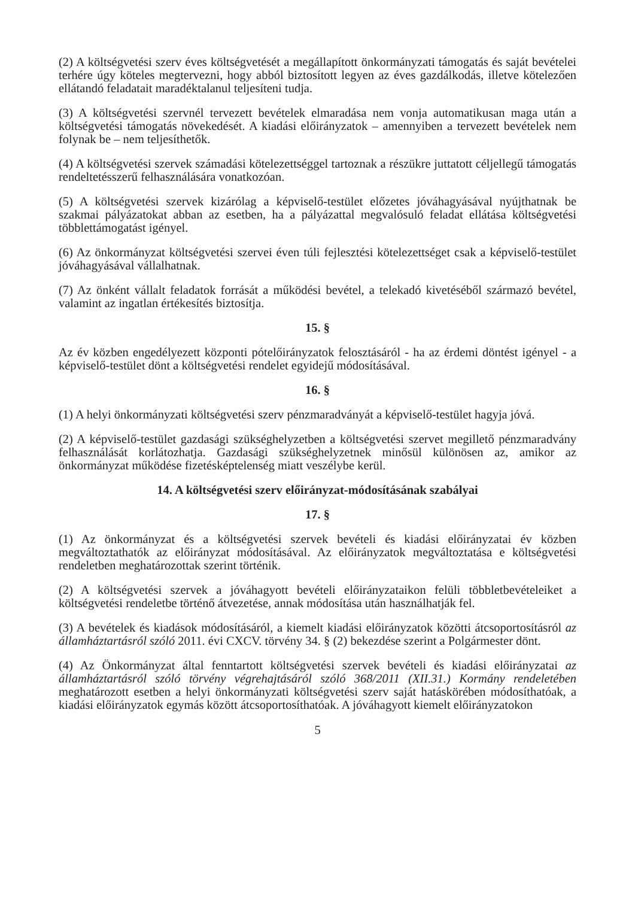(2) A költségvetési szerv éves költségvetését a megállapított önkormányzati támogatás és saját bevételei terhére úgy köteles megtervezni, hogy abból biztosított legyen az éves gazdálkodás, illetve kötelezően ellátandó feladatait maradéktalanul teljesíteni tudja.
(3) A költségvetési szervnél tervezett bevételek elmaradása nem vonja automatikusan maga után a költségvetési támogatás növekedését. A kiadási előirányzatok – amennyiben a tervezett bevételek nem folynak be – nem teljesíthetők.
(4) A költségvetési szervek számadási kötelezettséggel tartoznak a részükre juttatott céljellegű támogatás rendeltetésszerű felhasználására vonatkozóan.
(5) A költségvetési szervek kizárólag a képviselő-testület előzetes jóváhagyásával nyújthatnak be szakmai pályázatokat abban az esetben, ha a pályázattal megvalósuló feladat ellátása költségvetési többlettámogatást igényel.
(6) Az önkormányzat költségvetési szervei éven túli fejlesztési kötelezettséget csak a képviselő-testület jóváhagyásával vállalhatnak.
(7) Az önként vállalt feladatok forrását a működési bevétel, a telekadó kivetéséből származó bevétel, valamint az ingatlan értékesítés biztosítja.
15. §
Az év közben engedélyezett központi pótelőirányzatok felosztásáról - ha az érdemi döntést igényel - a képviselő-testület dönt a költségvetési rendelet egyidejű módosításával.
16. §
(1) A helyi önkormányzati költségvetési szerv pénzmaradványát a képviselő-testület hagyja jóvá.
(2) A képviselő-testület gazdasági szükséghelyzetben a költségvetési szervet megillető pénzmaradvány felhasználását korlátozhatja. Gazdasági szükséghelyzetnek minősül különösen az, amikor az önkormányzat működése fizetésképtelenség miatt veszélybe kerül.
14. A költségvetési szerv előirányzat-módosításának szabályai
17. §
(1) Az önkormányzat és a költségvetési szervek bevételi és kiadási előirányzatai év közben megváltoztathatók az előirányzat módosításával. Az előirányzatok megváltoztatása e költségvetési rendeletben meghatározottak szerint történik.
(2) A költségvetési szervek a jóváhagyott bevételi előirányzataikon felüli többletbevételeiket a költségvetési rendeletbe történő átvezetése, annak módosítása után használhatják fel.
(3) A bevételek és kiadások módosításáról, a kiemelt kiadási előirányzatok közötti átcsoportosításról az államháztartásról szóló 2011. évi CXCV. törvény 34. § (2) bekezdése szerint a Polgármester dönt.
(4) Az Önkormányzat által fenntartott költségvetési szervek bevételi és kiadási előirányzatai az államháztartásról szóló törvény végrehajtásáról szóló 368/2011 (XII.31.) Kormány rendeletében meghatározott esetben a helyi önkormányzati költségvetési szerv saját hatáskörében módosíthatóak, a kiadási előirányzatok egymás között átcsoportosíthatóak. A jóváhagyott kiemelt előirányzatokon
5